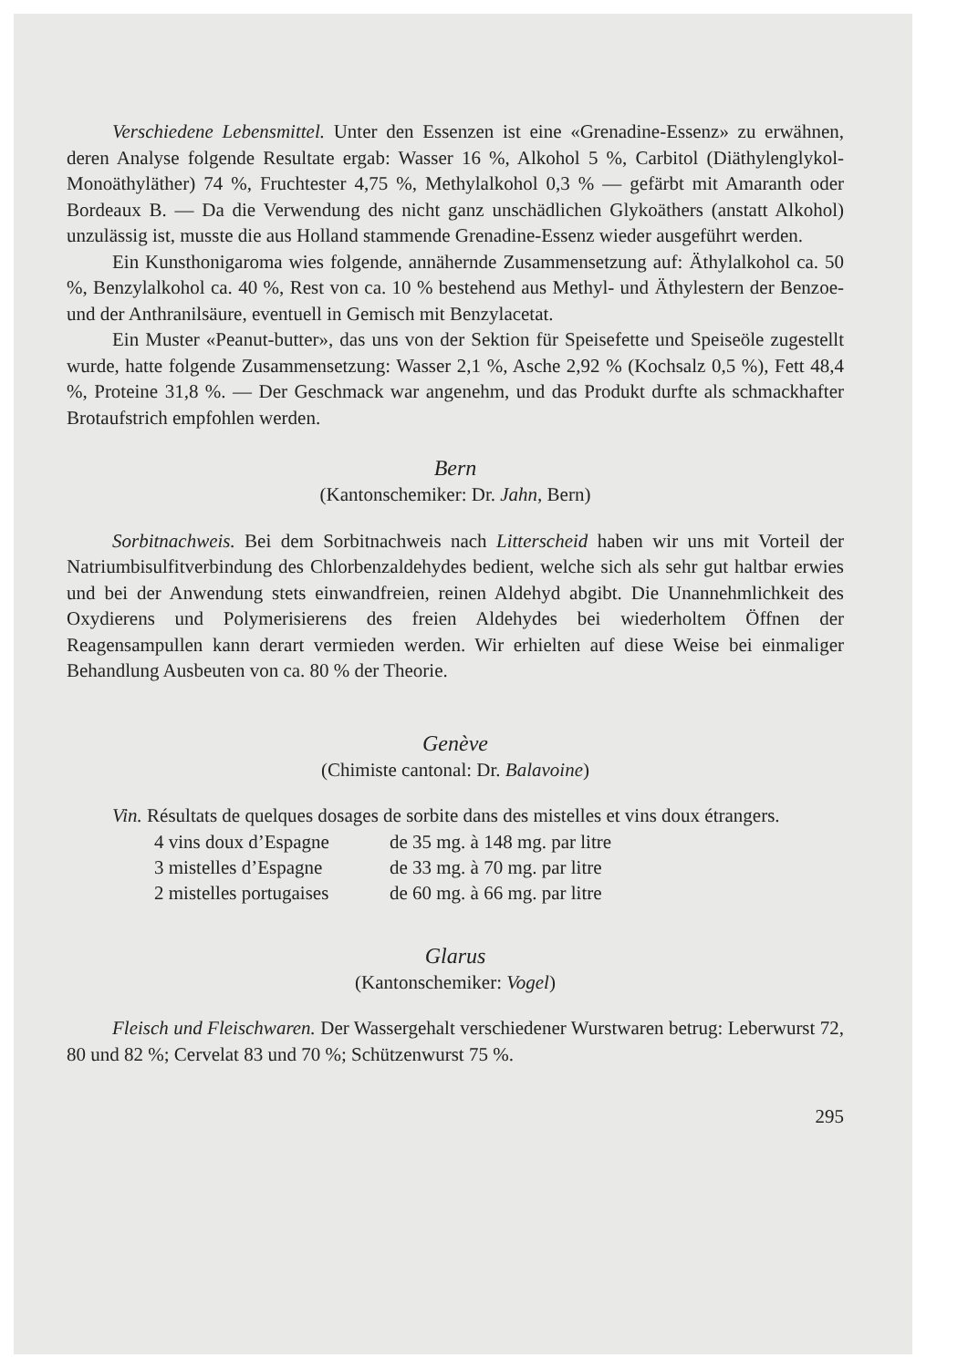Verschiedene Lebensmittel. Unter den Essenzen ist eine «Grenadine-Essenz» zu erwähnen, deren Analyse folgende Resultate ergab: Wasser 16 %, Alkohol 5 %, Carbitol (Diäthylenglykol-Monoäthyläther) 74 %, Fruchtester 4,75 %, Methylalkohol 0,3 % — gefärbt mit Amaranth oder Bordeaux B. — Da die Verwendung des nicht ganz unschädlichen Glykoäthers (anstatt Alkohol) unzulässig ist, musste die aus Holland stammende Grenadine-Essenz wieder ausgeführt werden.
Ein Kunsthonigaroma wies folgende, annähernde Zusammensetzung auf: Äthylalkohol ca. 50 %, Benzylalkohol ca. 40 %, Rest von ca. 10 % bestehend aus Methyl- und Äthylestern der Benzoe- und der Anthranilsäure, eventuell in Gemisch mit Benzylacetat.
Ein Muster «Peanut-butter», das uns von der Sektion für Speisefette und Speiseöle zugestellt wurde, hatte folgende Zusammensetzung: Wasser 2,1 %, Asche 2,92 % (Kochsalz 0,5 %), Fett 48,4 %, Proteine 31,8 %. — Der Geschmack war angenehm, und das Produkt durfte als schmackhafter Brotaufstrich empfohlen werden.
Bern
(Kantonschemiker: Dr. Jahn, Bern)
Sorbitnachweis. Bei dem Sorbitnachweis nach Litterscheid haben wir uns mit Vorteil der Natriumbisulfitverbindung des Chlorbenzaldehydes bedient, welche sich als sehr gut haltbar erwies und bei der Anwendung stets einwandfreien, reinen Aldehyd abgibt. Die Unannehmlichkeit des Oxydierens und Polymerisierens des freien Aldehydes bei wiederholtem Öffnen der Reagensampullen kann derart vermieden werden. Wir erhielten auf diese Weise bei einmaliger Behandlung Ausbeuten von ca. 80 % der Theorie.
Genève
(Chimiste cantonal: Dr. Balavoine)
Vin. Résultats de quelques dosages de sorbite dans des mistelles et vins doux étrangers.
| 4 vins doux d’Espagne | de 35 mg. à 148 mg. par litre |
| 3 mistelles d’Espagne | de 33 mg. à 70 mg. par litre |
| 2 mistelles portugaises | de 60 mg. à 66 mg. par litre |
Glarus
(Kantonschemiker: Vogel)
Fleisch und Fleischwaren. Der Wassergehalt verschiedener Wurstwaren betrug: Leberwurst 72, 80 und 82 %; Cervelat 83 und 70 %; Schützenwurst 75 %.
295